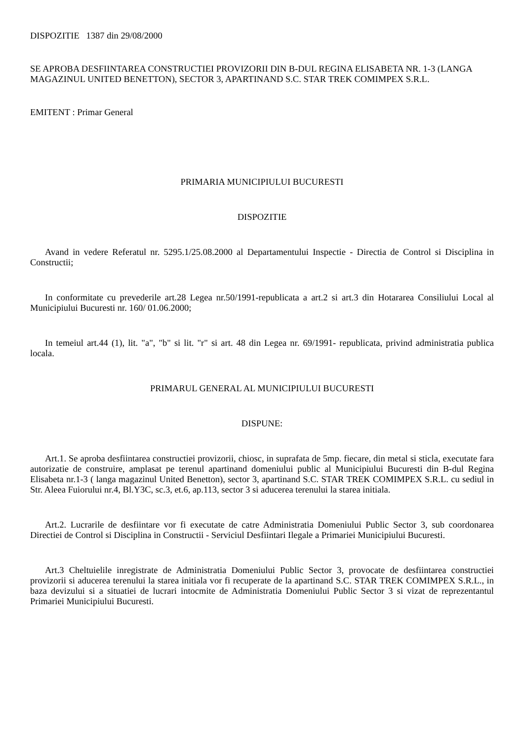DISPOZITIE 1387 din 29/08/2000
SE APROBA DESFIINTAREA CONSTRUCTIEI PROVIZORII DIN B-DUL REGINA ELISABETA NR. 1-3 (LANGA MAGAZINUL UNITED BENETTON), SECTOR 3, APARTINAND S.C. STAR TREK COMIMPEX S.R.L.
EMITENT : Primar General
PRIMARIA MUNICIPIULUI BUCURESTI
DISPOZITIE
Avand in vedere Referatul nr. 5295.1/25.08.2000 al Departamentului Inspectie - Directia de Control si Disciplina in Constructii;
In conformitate cu prevederile art.28 Legea nr.50/1991-republicata a art.2 si art.3 din Hotararea Consiliului Local al Municipiului Bucuresti nr. 160/ 01.06.2000;
In temeiul art.44 (1), lit. "a", "b" si lit. "r" si art. 48 din Legea nr. 69/1991- republicata, privind administratia publica locala.
PRIMARUL GENERAL AL MUNICIPIULUI BUCURESTI
DISPUNE:
Art.1. Se aproba desfiintarea constructiei provizorii, chiosc, in suprafata de 5mp. fiecare, din metal si sticla, executate fara autorizatie de construire, amplasat pe terenul apartinand domeniului public al Municipiului Bucuresti din B-dul Regina Elisabeta nr.1-3 ( langa magazinul United Benetton), sector 3, apartinand S.C. STAR TREK COMIMPEX S.R.L. cu sediul in Str. Aleea Fuiorului nr.4, Bl.Y3C, sc.3, et.6, ap.113, sector 3 si aducerea terenului la starea initiala.
Art.2. Lucrarile de desfiintare vor fi executate de catre Administratia Domeniului Public Sector 3, sub coordonarea Directiei de Control si Disciplina in Constructii - Serviciul Desfiintari Ilegale a Primariei Municipiului Bucuresti.
Art.3 Cheltuielile inregistrate de Administratia Domeniului Public Sector 3, provocate de desfiintarea constructiei provizorii si aducerea terenului la starea initiala vor fi recuperate de la apartinand S.C. STAR TREK COMIMPEX S.R.L., in baza devizului si a situatiei de lucrari intocmite de Administratia Domeniului Public Sector 3 si vizat de reprezentantul Primariei Municipiului Bucuresti.